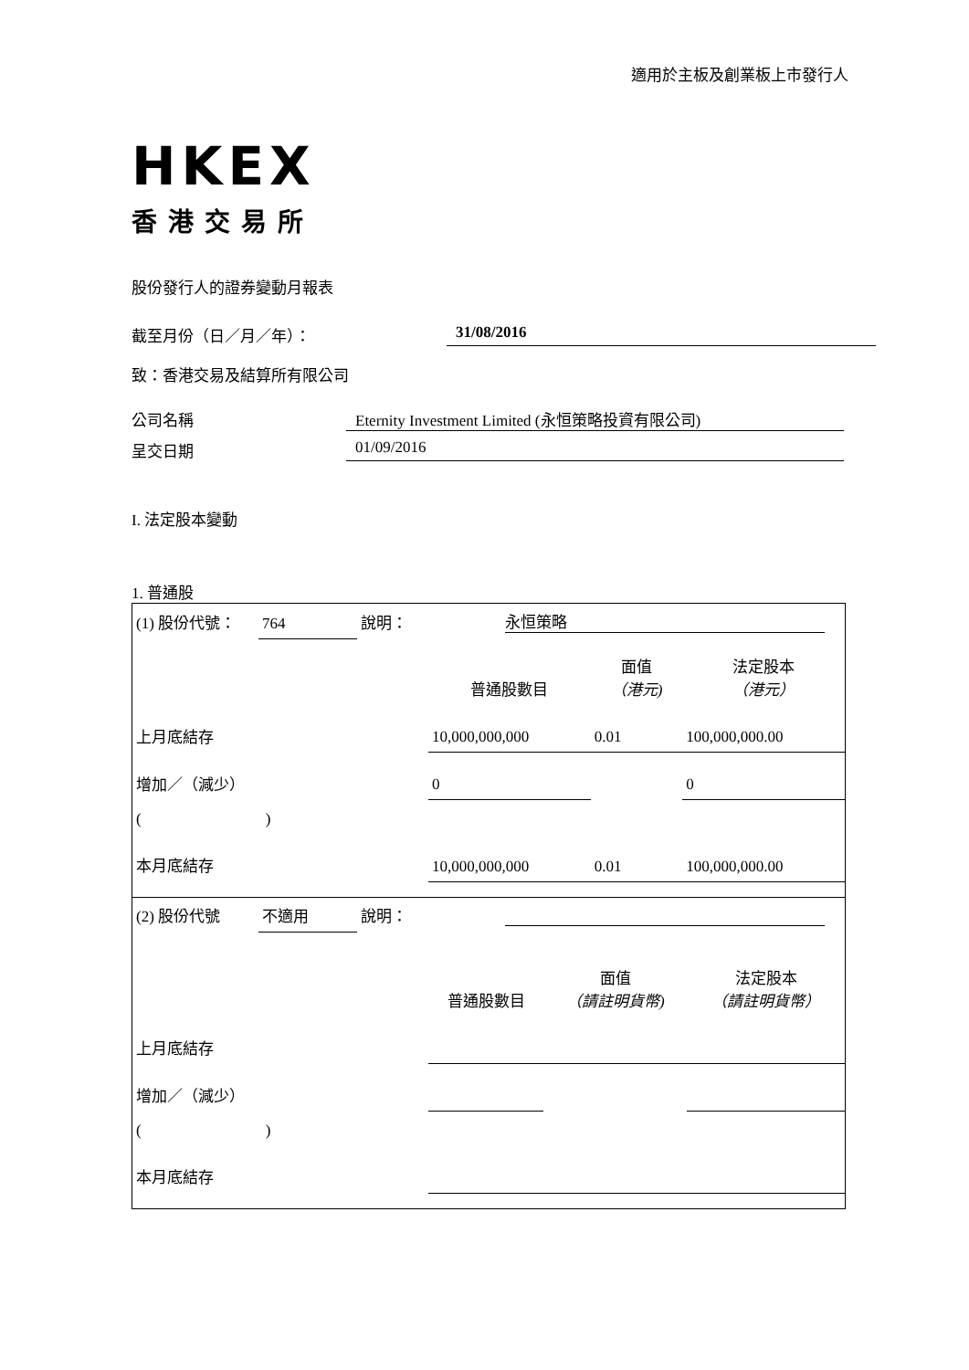適用於主板及創業板上市發行人
HKEX
香港交易所
股份發行人的證券變動月報表
截至月份（日／月／年）： 31/08/2016
致：香港交易及結算所有限公司
公司名稱 Eternity Investment Limited (永恒策略投資有限公司)
呈交日期 01/09/2016
I. 法定股本變動
1. 普通股
| (1) 股份代號： | 764 | 說明： | 永恒策略 | | |
| | | | 普通股數目 | 面值 （港元) | 法定股本 （港元） |
| 上月底結存 | | | 10,000,000,000 | 0.01 | 100,000,000.00 |
| 增加／（減少） | | | 0 | | 0 |
| ( ) | | | | | |
| 本月底結存 | | | 10,000,000,000 | 0.01 | 100,000,000.00 |
| (2) 股份代號 | 不適用 | 說明： | | | |
| | | | 普通股數目 | 面值 （請註明貨幣) | 法定股本 （請註明貨幣） |
| 上月底結存 | | | | | |
| 增加／（減少） | | | | | |
| ( ) | | | | | |
| 本月底結存 | | | | | |